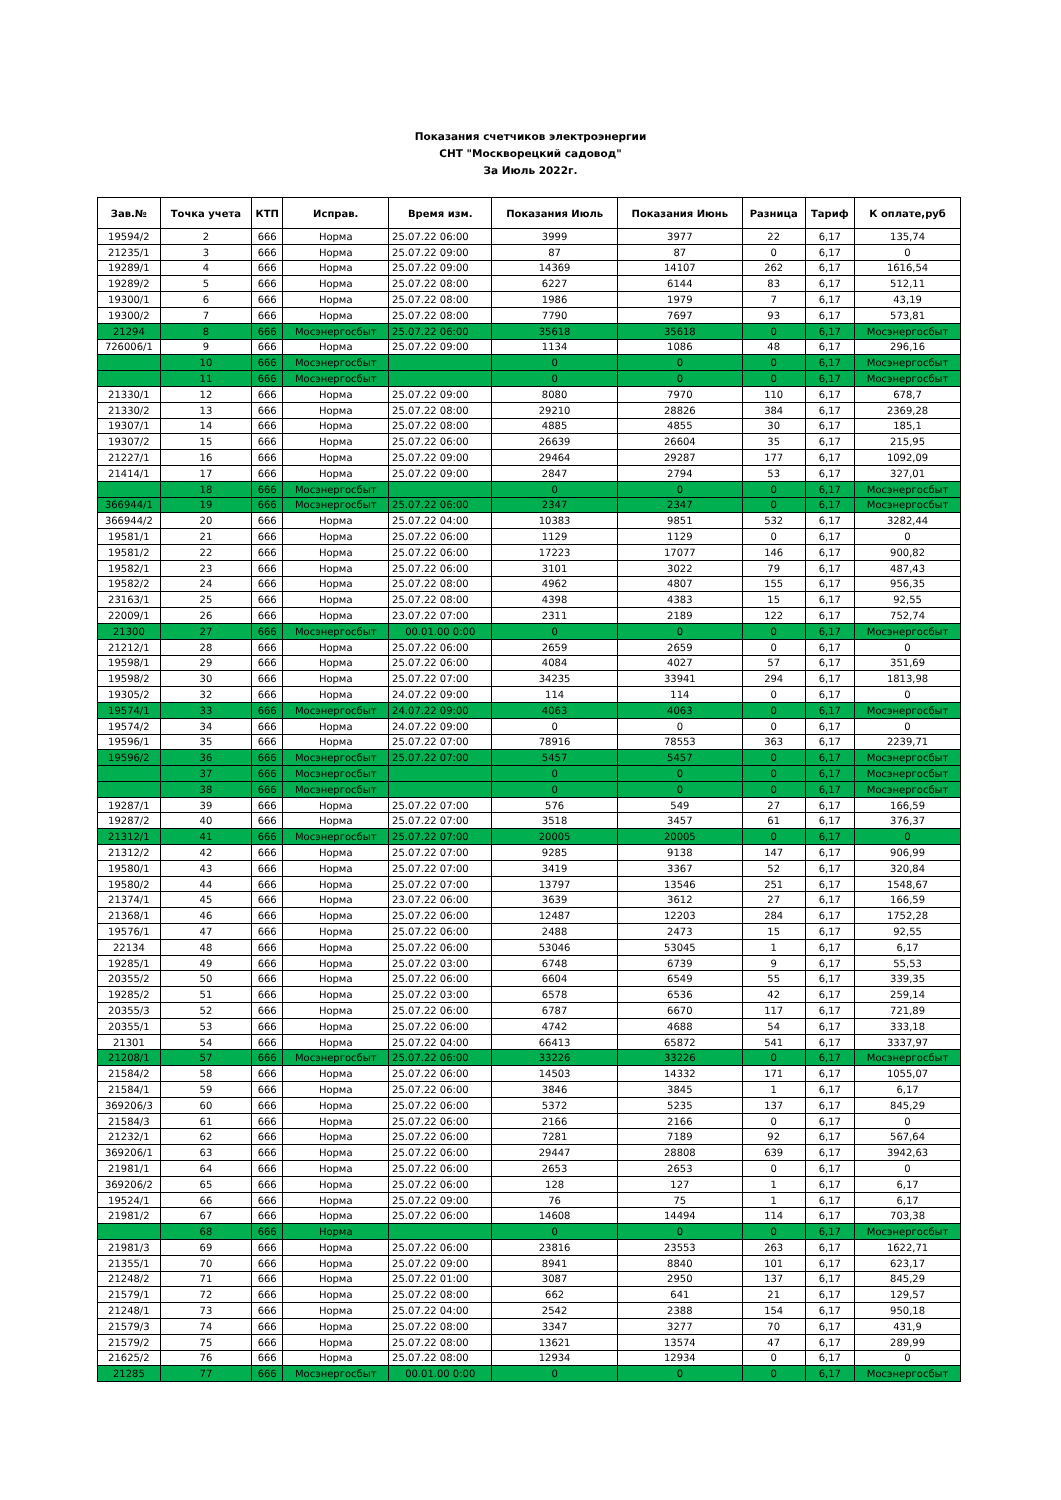Показания счетчиков электроэнергии
СНТ "Москворецкий садовод"
За Июль 2022г.
| Зав.№ | Точка учета | КТП | Исправ. | Время изм. | Показания Июль | Показания Июнь | Разница | Тариф | К оплате,руб |
| --- | --- | --- | --- | --- | --- | --- | --- | --- | --- |
| 19594/2 | 2 | 666 | Норма | 25.07.22 06:00 | 3999 | 3977 | 22 | 6,17 | 135,74 |
| 21235/1 | 3 | 666 | Норма | 25.07.22 09:00 | 87 | 87 | 0 | 6,17 | 0 |
| 19289/1 | 4 | 666 | Норма | 25.07.22 09:00 | 14369 | 14107 | 262 | 6,17 | 1616,54 |
| 19289/2 | 5 | 666 | Норма | 25.07.22 08:00 | 6227 | 6144 | 83 | 6,17 | 512,11 |
| 19300/1 | 6 | 666 | Норма | 25.07.22 08:00 | 1986 | 1979 | 7 | 6,17 | 43,19 |
| 19300/2 | 7 | 666 | Норма | 25.07.22 08:00 | 7790 | 7697 | 93 | 6,17 | 573,81 |
| 21294 | 8 | 666 | Мосэнергосбыт | 25.07.22 06:00 | 35618 | 35618 | 0 | 6,17 | Мосэнергосбыт |
| 726006/1 | 9 | 666 | Норма | 25.07.22 09:00 | 1134 | 1086 | 48 | 6,17 | 296,16 |
| | 10 | 666 | Мосэнергосбыт | | 0 | 0 | 0 | 6,17 | Мосэнергосбыт |
| | 11 | 666 | Мосэнергосбыт | | 0 | 0 | 0 | 6,17 | Мосэнергосбыт |
| 21330/1 | 12 | 666 | Норма | 25.07.22 09:00 | 8080 | 7970 | 110 | 6,17 | 678,7 |
| 21330/2 | 13 | 666 | Норма | 25.07.22 08:00 | 29210 | 28826 | 384 | 6,17 | 2369,28 |
| 19307/1 | 14 | 666 | Норма | 25.07.22 08:00 | 4885 | 4855 | 30 | 6,17 | 185,1 |
| 19307/2 | 15 | 666 | Норма | 25.07.22 06:00 | 26639 | 26604 | 35 | 6,17 | 215,95 |
| 21227/1 | 16 | 666 | Норма | 25.07.22 09:00 | 29464 | 29287 | 177 | 6,17 | 1092,09 |
| 21414/1 | 17 | 666 | Норма | 25.07.22 09:00 | 2847 | 2794 | 53 | 6,17 | 327,01 |
| | 18 | 666 | Мосэнергосбыт | | 0 | 0 | 0 | 6,17 | Мосэнергосбыт |
| 366944/1 | 19 | 666 | Мосэнергосбыт | 25.07.22 06:00 | 2347 | 2347 | 0 | 6,17 | Мосэнергосбыт |
| 366944/2 | 20 | 666 | Норма | 25.07.22 04:00 | 10383 | 9851 | 532 | 6,17 | 3282,44 |
| 19581/1 | 21 | 666 | Норма | 25.07.22 06:00 | 1129 | 1129 | 0 | 6,17 | 0 |
| 19581/2 | 22 | 666 | Норма | 25.07.22 06:00 | 17223 | 17077 | 146 | 6,17 | 900,82 |
| 19582/1 | 23 | 666 | Норма | 25.07.22 06:00 | 3101 | 3022 | 79 | 6,17 | 487,43 |
| 19582/2 | 24 | 666 | Норма | 25.07.22 08:00 | 4962 | 4807 | 155 | 6,17 | 956,35 |
| 23163/1 | 25 | 666 | Норма | 25.07.22 08:00 | 4398 | 4383 | 15 | 6,17 | 92,55 |
| 22009/1 | 26 | 666 | Норма | 23.07.22 07:00 | 2311 | 2189 | 122 | 6,17 | 752,74 |
| 21300 | 27 | 666 | Мосэнергосбыт | 00.01.00 0:00 | 0 | 0 | 0 | 6,17 | Мосэнергосбыт |
| 21212/1 | 28 | 666 | Норма | 25.07.22 06:00 | 2659 | 2659 | 0 | 6,17 | 0 |
| 19598/1 | 29 | 666 | Норма | 25.07.22 06:00 | 4084 | 4027 | 57 | 6,17 | 351,69 |
| 19598/2 | 30 | 666 | Норма | 25.07.22 07:00 | 34235 | 33941 | 294 | 6,17 | 1813,98 |
| 19305/2 | 32 | 666 | Норма | 24.07.22 09:00 | 114 | 114 | 0 | 6,17 | 0 |
| 19574/1 | 33 | 666 | Мосэнергосбыт | 24.07.22 09:00 | 4063 | 4063 | 0 | 6,17 | Мосэнергосбыт |
| 19574/2 | 34 | 666 | Норма | 24.07.22 09:00 | 0 | 0 | 0 | 6,17 | 0 |
| 19596/1 | 35 | 666 | Норма | 25.07.22 07:00 | 78916 | 78553 | 363 | 6,17 | 2239,71 |
| 19596/2 | 36 | 666 | Мосэнергосбыт | 25.07.22 07:00 | 5457 | 5457 | 0 | 6,17 | Мосэнергосбыт |
| | 37 | 666 | Мосэнергосбыт | | 0 | 0 | 0 | 6,17 | Мосэнергосбыт |
| | 38 | 666 | Мосэнергосбыт | | 0 | 0 | 0 | 6,17 | Мосэнергосбыт |
| 19287/1 | 39 | 666 | Норма | 25.07.22 07:00 | 576 | 549 | 27 | 6,17 | 166,59 |
| 19287/2 | 40 | 666 | Норма | 25.07.22 07:00 | 3518 | 3457 | 61 | 6,17 | 376,37 |
| 21312/1 | 41 | 666 | Мосэнергосбыт | 25.07.22 07:00 | 20005 | 20005 | 0 | 6,17 | 0 |
| 21312/2 | 42 | 666 | Норма | 25.07.22 07:00 | 9285 | 9138 | 147 | 6,17 | 906,99 |
| 19580/1 | 43 | 666 | Норма | 25.07.22 07:00 | 3419 | 3367 | 52 | 6,17 | 320,84 |
| 19580/2 | 44 | 666 | Норма | 25.07.22 07:00 | 13797 | 13546 | 251 | 6,17 | 1548,67 |
| 21374/1 | 45 | 666 | Норма | 23.07.22 06:00 | 3639 | 3612 | 27 | 6,17 | 166,59 |
| 21368/1 | 46 | 666 | Норма | 25.07.22 06:00 | 12487 | 12203 | 284 | 6,17 | 1752,28 |
| 19576/1 | 47 | 666 | Норма | 25.07.22 06:00 | 2488 | 2473 | 15 | 6,17 | 92,55 |
| 22134 | 48 | 666 | Норма | 25.07.22 06:00 | 53046 | 53045 | 1 | 6,17 | 6,17 |
| 19285/1 | 49 | 666 | Норма | 25.07.22 03:00 | 6748 | 6739 | 9 | 6,17 | 55,53 |
| 20355/2 | 50 | 666 | Норма | 25.07.22 06:00 | 6604 | 6549 | 55 | 6,17 | 339,35 |
| 19285/2 | 51 | 666 | Норма | 25.07.22 03:00 | 6578 | 6536 | 42 | 6,17 | 259,14 |
| 20355/3 | 52 | 666 | Норма | 25.07.22 06:00 | 6787 | 6670 | 117 | 6,17 | 721,89 |
| 20355/1 | 53 | 666 | Норма | 25.07.22 06:00 | 4742 | 4688 | 54 | 6,17 | 333,18 |
| 21301 | 54 | 666 | Норма | 25.07.22 04:00 | 66413 | 65872 | 541 | 6,17 | 3337,97 |
| 21208/1 | 57 | 666 | Мосэнергосбыт | 25.07.22 06:00 | 33226 | 33226 | 0 | 6,17 | Мосэнергосбыт |
| 21584/2 | 58 | 666 | Норма | 25.07.22 06:00 | 14503 | 14332 | 171 | 6,17 | 1055,07 |
| 21584/1 | 59 | 666 | Норма | 25.07.22 06:00 | 3846 | 3845 | 1 | 6,17 | 6,17 |
| 369206/3 | 60 | 666 | Норма | 25.07.22 06:00 | 5372 | 5235 | 137 | 6,17 | 845,29 |
| 21584/3 | 61 | 666 | Норма | 25.07.22 06:00 | 2166 | 2166 | 0 | 6,17 | 0 |
| 21232/1 | 62 | 666 | Норма | 25.07.22 06:00 | 7281 | 7189 | 92 | 6,17 | 567,64 |
| 369206/1 | 63 | 666 | Норма | 25.07.22 06:00 | 29447 | 28808 | 639 | 6,17 | 3942,63 |
| 21981/1 | 64 | 666 | Норма | 25.07.22 06:00 | 2653 | 2653 | 0 | 6,17 | 0 |
| 369206/2 | 65 | 666 | Норма | 25.07.22 06:00 | 128 | 127 | 1 | 6,17 | 6,17 |
| 19524/1 | 66 | 666 | Норма | 25.07.22 09:00 | 76 | 75 | 1 | 6,17 | 6,17 |
| 21981/2 | 67 | 666 | Норма | 25.07.22 06:00 | 14608 | 14494 | 114 | 6,17 | 703,38 |
| | 68 | 666 | Норма | | 0 | 0 | 0 | 6,17 | Мосэнергосбыт |
| 21981/3 | 69 | 666 | Норма | 25.07.22 06:00 | 23816 | 23553 | 263 | 6,17 | 1622,71 |
| 21355/1 | 70 | 666 | Норма | 25.07.22 09:00 | 8941 | 8840 | 101 | 6,17 | 623,17 |
| 21248/2 | 71 | 666 | Норма | 25.07.22 01:00 | 3087 | 2950 | 137 | 6,17 | 845,29 |
| 21579/1 | 72 | 666 | Норма | 25.07.22 08:00 | 662 | 641 | 21 | 6,17 | 129,57 |
| 21248/1 | 73 | 666 | Норма | 25.07.22 04:00 | 2542 | 2388 | 154 | 6,17 | 950,18 |
| 21579/3 | 74 | 666 | Норма | 25.07.22 08:00 | 3347 | 3277 | 70 | 6,17 | 431,9 |
| 21579/2 | 75 | 666 | Норма | 25.07.22 08:00 | 13621 | 13574 | 47 | 6,17 | 289,99 |
| 21625/2 | 76 | 666 | Норма | 25.07.22 08:00 | 12934 | 12934 | 0 | 6,17 | 0 |
| 21285 | 77 | 666 | Мосэнергосбыт | 00.01.00 0:00 | 0 | 0 | 0 | 6,17 | Мосэнергосбыт |